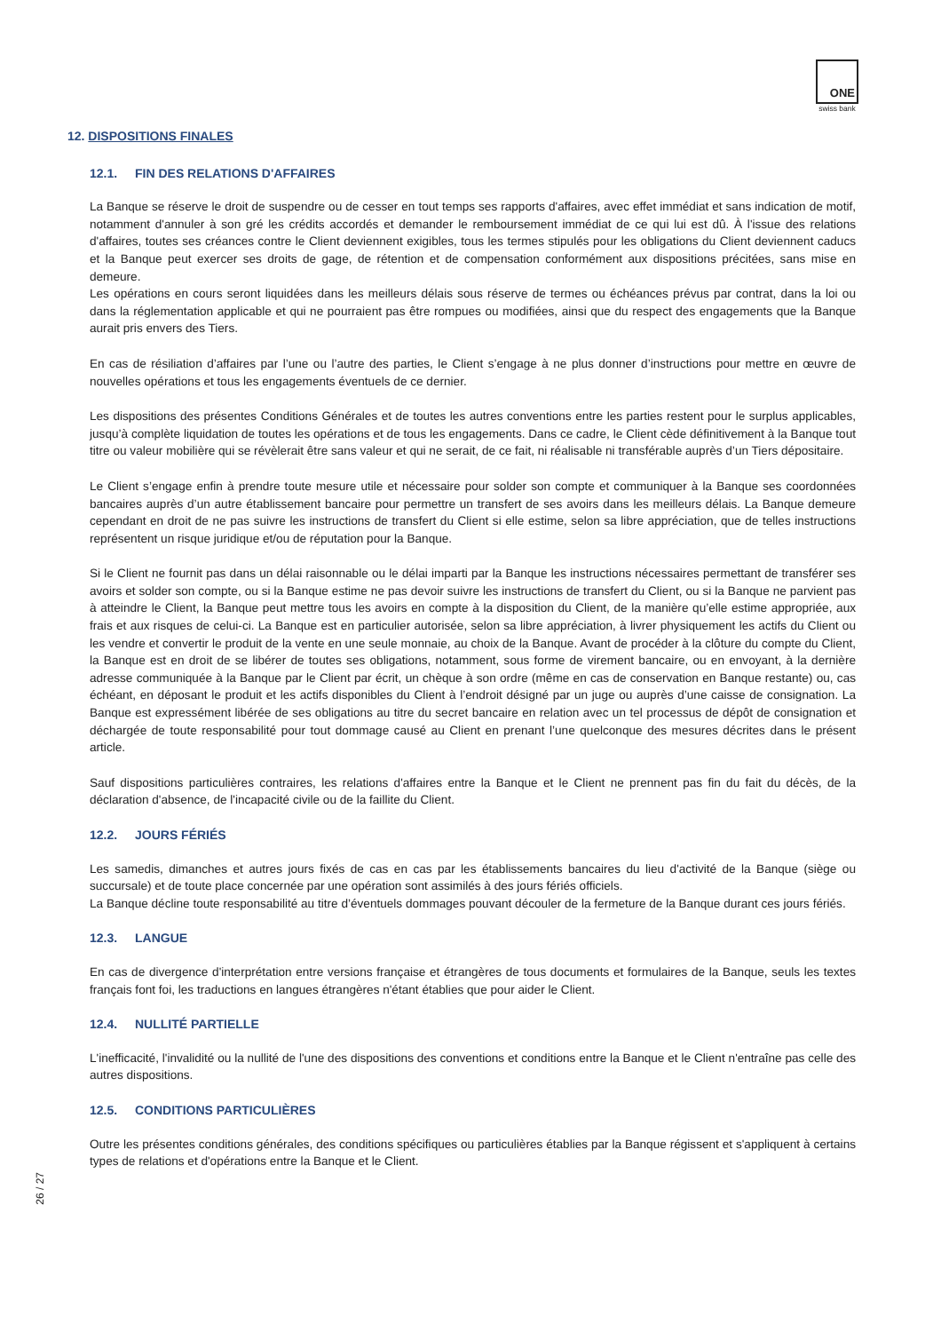ONE
swiss bank
12. DISPOSITIONS FINALES
12.1. FIN DES RELATIONS D'AFFAIRES
La Banque se réserve le droit de suspendre ou de cesser en tout temps ses rapports d'affaires, avec effet immédiat et sans indication de motif, notamment d'annuler à son gré les crédits accordés et demander le remboursement immédiat de ce qui lui est dû. À l'issue des relations d'affaires, toutes ses créances contre le Client deviennent exigibles, tous les termes stipulés pour les obligations du Client deviennent caducs et la Banque peut exercer ses droits de gage, de rétention et de compensation conformément aux dispositions précitées, sans mise en demeure.
Les opérations en cours seront liquidées dans les meilleurs délais sous réserve de termes ou échéances prévus par contrat, dans la loi ou dans la réglementation applicable et qui ne pourraient pas être rompues ou modifiées, ainsi que du respect des engagements que la Banque aurait pris envers des Tiers.
En cas de résiliation d’affaires par l’une ou l’autre des parties, le Client s’engage à ne plus donner d’instructions pour mettre en œuvre de nouvelles opérations et tous les engagements éventuels de ce dernier.
Les dispositions des présentes Conditions Générales et de toutes les autres conventions entre les parties restent pour le surplus applicables, jusqu’à complète liquidation de toutes les opérations et de tous les engagements. Dans ce cadre, le Client cède définitivement à la Banque tout titre ou valeur mobilière qui se révèlerait être sans valeur et qui ne serait, de ce fait, ni réalisable ni transférable auprès d’un Tiers dépositaire.
Le Client s’engage enfin à prendre toute mesure utile et nécessaire pour solder son compte et communiquer à la Banque ses coordonnées bancaires auprès d’un autre établissement bancaire pour permettre un transfert de ses avoirs dans les meilleurs délais. La Banque demeure cependant en droit de ne pas suivre les instructions de transfert du Client si elle estime, selon sa libre appréciation, que de telles instructions représentent un risque juridique et/ou de réputation pour la Banque.
Si le Client ne fournit pas dans un délai raisonnable ou le délai imparti par la Banque les instructions nécessaires permettant de transférer ses avoirs et solder son compte, ou si la Banque estime ne pas devoir suivre les instructions de transfert du Client, ou si la Banque ne parvient pas à atteindre le Client, la Banque peut mettre tous les avoirs en compte à la disposition du Client, de la manière qu’elle estime appropriée, aux frais et aux risques de celui-ci. La Banque est en particulier autorisée, selon sa libre appréciation, à livrer physiquement les actifs du Client ou les vendre et convertir le produit de la vente en une seule monnaie, au choix de la Banque. Avant de procéder à la clôture du compte du Client, la Banque est en droit de se libérer de toutes ses obligations, notamment, sous forme de virement bancaire, ou en envoyant, à la dernière adresse communiquée à la Banque par le Client par écrit, un chèque à son ordre (même en cas de conservation en Banque restante) ou, cas échéant, en déposant le produit et les actifs disponibles du Client à l’endroit désigné par un juge ou auprès d’une caisse de consignation. La Banque est expressément libérée de ses obligations au titre du secret bancaire en relation avec un tel processus de dépôt de consignation et déchargée de toute responsabilité pour tout dommage causé au Client en prenant l’une quelconque des mesures décrites dans le présent article.
Sauf dispositions particulières contraires, les relations d'affaires entre la Banque et le Client ne prennent pas fin du fait du décès, de la déclaration d'absence, de l'incapacité civile ou de la faillite du Client.
12.2. JOURS FÉRIÉS
Les samedis, dimanches et autres jours fixés de cas en cas par les établissements bancaires du lieu d'activité de la Banque (siège ou succursale) et de toute place concernée par une opération sont assimilés à des jours fériés officiels.
La Banque décline toute responsabilité au titre d’éventuels dommages pouvant découler de la fermeture de la Banque durant ces jours fériés.
12.3. LANGUE
En cas de divergence d'interprétation entre versions française et étrangères de tous documents et formulaires de la Banque, seuls les textes français font foi, les traductions en langues étrangères n'étant établies que pour aider le Client.
12.4. NULLITÉ PARTIELLE
L'inefficacité, l'invalidité ou la nullité de l'une des dispositions des conventions et conditions entre la Banque et le Client n'entraîne pas celle des autres dispositions.
12.5. CONDITIONS PARTICULIÈRES
Outre les présentes conditions générales, des conditions spécifiques ou particulières établies par la Banque régissent et s'appliquent à certains types de relations et d'opérations entre la Banque et le Client.
26 / 27